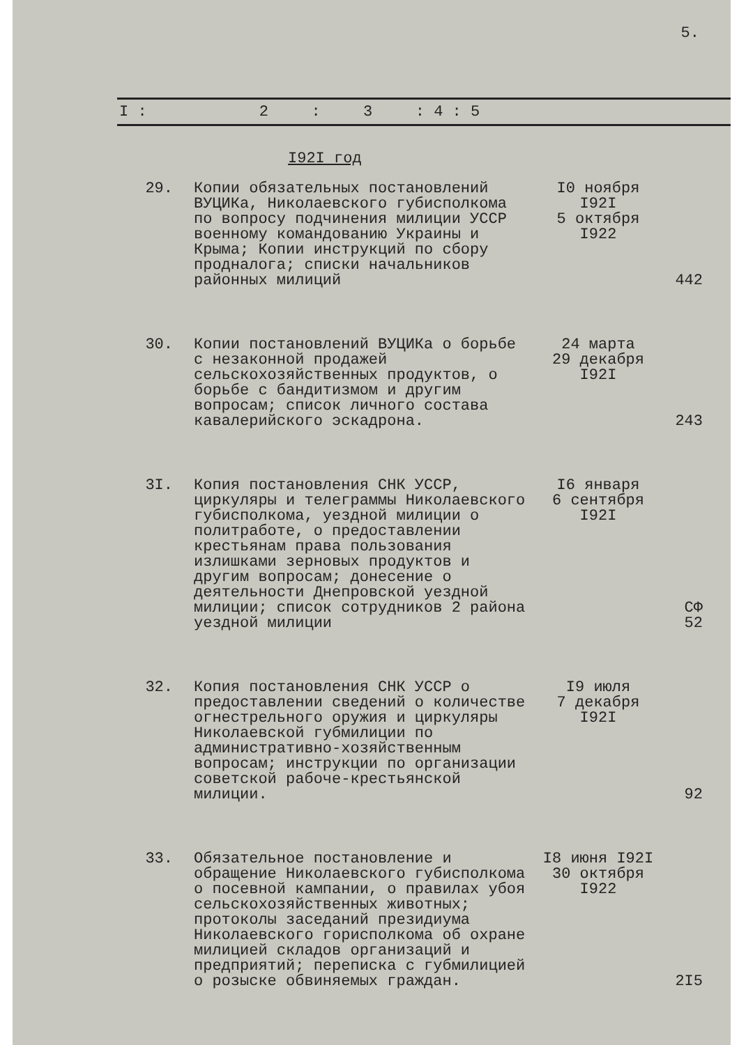5.
| I : | 2 | : | 3 | : 4 : 5 |
I92I год
| 29. | Копии обязательных постановлений ВУЦИКа, Николаевского губисполкома по вопросу подчинения милиции УССР военному командованию Украины и Крыма; Копии инструкций по сбору продналога; списки начальников районных милиций | I0 ноября I92I 5 октября I922 | 442 | |
| 30. | Копии постановлений ВУЦИКа о борьбе с незаконной продажей сельскохозяйственных продуктов, о борьбе с бандитизмом и другим вопросам; список личного состава кавалерийского эскадрона. | 24 марта 29 декабря I92I | 243 | |
| 3I. | Копия постановления СНК УССР, циркуляры и телеграммы Николаевского губисполкома, уездной милиции о политработе, о предоставлении крестьянам права пользования излишками зерновых продуктов и другим вопросам; донесение о деятельности Днепровской уездной милиции; список сотрудников 2 района уездной милиции | I6 января 6 сентября I92I | СФ 52 | |
| 32. | Копия постановления СНК УССР о предоставлении сведений о количестве огнестрельного оружия и циркуляры Николаевской губмилиции по административно-хозяйственным вопросам; инструкции по организации советской рабоче-крестьянской милиции. | I9 июля 7 декабря I92I | 92 | |
| 33. | Обязательное постановление и обращение Николаевского губисполкома о посевной кампании, о правилах убоя сельскохозяйственных животных; протоколы заседаний президиума Николаевского горисполкома об охране милицией складов организаций и предприятий; переписка с губмилицией о розыске обвиняемых граждан. | I8 июня I92I 30 октября I922 | 2I5 | |